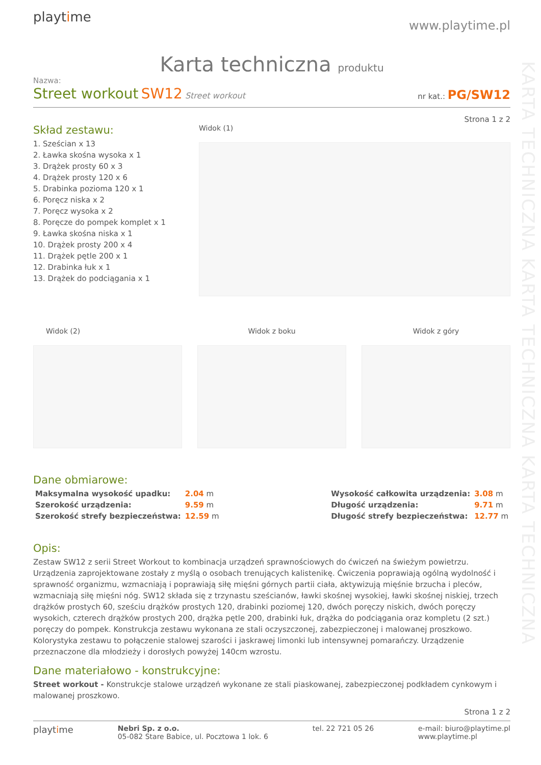KARTA TECHNICZNA KARTA TECHNICZNA KARTA TECHNICZNA
playtime
www.playtime.pl
Karta techniczna produktu
Nazwa:
Street workout SW12 Street workout
nr kat.: PG/SW12
Strona 1 z 2
Skład zestawu:
1. Sześcian x 13
2. Ławka skośna wysoka x 1
3. Drążek prosty 60 x 3
4. Drążek prosty 120 x 6
5. Drabinka pozioma 120 x 1
6. Poręcz niska x 2
7. Poręcz wysoka x 2
8. Poręcze do pompek komplet x 1
9. Ławka skośna niska x 1
10. Drążek prosty 200 x 4
11. Drążek pętle 200 x 1
12. Drabinka łuk x 1
13. Drążek do podciągania x 1
Widok (1)
Widok (2) Widok z boku Widok z góry
Dane obmiarowe:
| Maksymalna wysokość upadku: | 2.04 m |
| Szerokość urządzenia: | 9.59 m |
| Szerokość strefy bezpieczeństwa: | 12.59 m |
| Wysokość całkowita urządzenia: | 3.08 m |
| Długość urządzenia: | 9.71 m |
| Długość strefy bezpieczeństwa: | 12.77 m |
Opis:
Zestaw SW12 z serii Street Workout to kombinacja urządzeń sprawnościowych do ćwiczeń na świeżym powietrzu. Urządzenia zaprojektowane zostały z myślą o osobach trenujących kalistenikę. Ćwiczenia poprawiają ogólną wydolność i sprawność organizmu, wzmacniają i poprawiają siłę mięśni górnych partii ciała, aktywizują mięśnie brzucha i pleców, wzmacniają siłę mięśni nóg. SW12 składa się z trzynastu sześcianów, ławki skośnej wysokiej, ławki skośnej niskiej, trzech drążków prostych 60, sześciu drążków prostych 120, drabinki poziomej 120, dwóch poręczy niskich, dwóch poręczy wysokich, czterech drążków prostych 200, drążka pętle 200, drabinki łuk, drążka do podciągania oraz kompletu (2 szt.) poręczy do pompek. Konstrukcja zestawu wykonana ze stali oczyszczonej, zabezpieczonej i malowanej proszkowo. Kolorystyka zestawu to połączenie stalowej szarości i jaskrawej limonki lub intensywnej pomarańczy. Urządzenie przeznaczone dla młodzieży i dorosłych powyżej 140cm wzrostu.
Dane materiałowo - konstrukcyjne:
Street workout - Konstrukcje stalowe urządzeń wykonane ze stali piaskowanej, zabezpieczonej podkładem cynkowym i malowanej proszkowo.
Strona 1 z 2
playtime
Nebri Sp. z o.o.
05-082 Stare Babice, ul. Pocztowa 1 lok. 6
tel. 22 721 05 26 e-mail: biuro@playtime.pl
www.playtime.pl